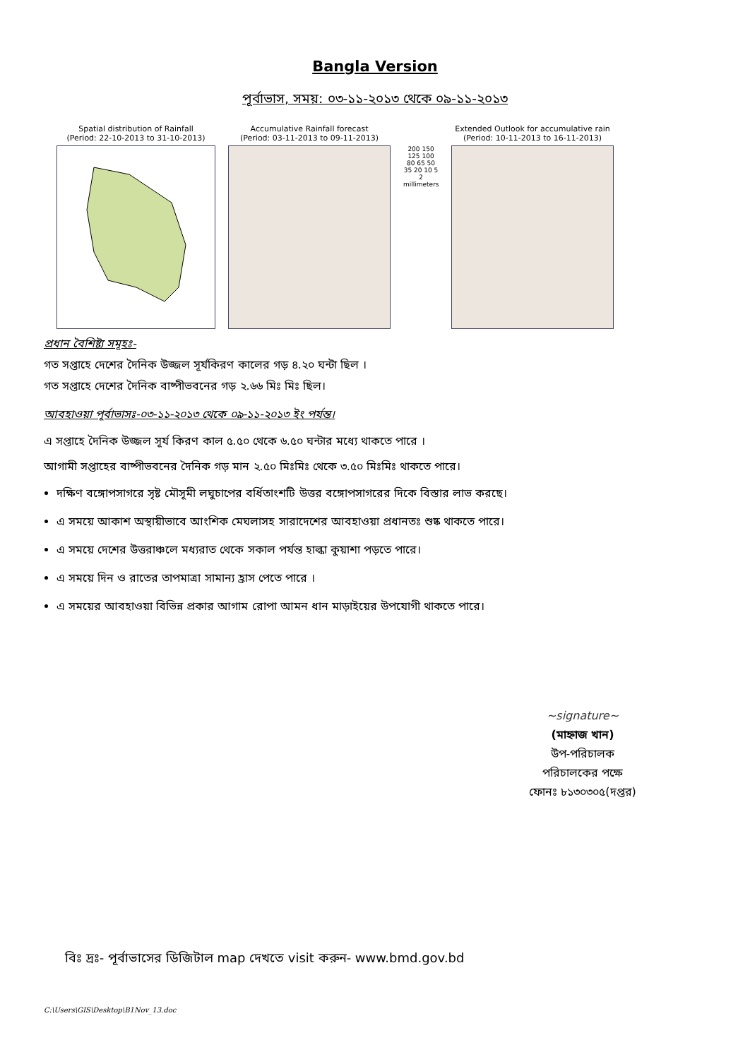Bangla Version
পূর্বাভাস, সময়: ০৩-১১-২০১৩ থেকে ০৯-১১-২০১৩
Spatial distribution of Rainfall
(Period: 22-10-2013 to 31-10-2013)
Accumulative Rainfall forecast
(Period: 03-11-2013 to 09-11-2013)
200 150 125 100 80 65 50 35 20 10 5 2
millimeters
Extended Outlook for accumulative rain
(Period: 10-11-2013 to 16-11-2013)
প্রধান বৈশিষ্ট্য সমূহঃ-
গত সপ্তাহে দেশের দৈনিক উজ্জল সূর্যকিরণ কালের গড় ৪.২০ ঘন্টা ছিল ।
গত সপ্তাহে দেশের দৈনিক বাষ্পীভবনের গড় ২.৬৬ মিঃ মিঃ ছিল।
আবহাওয়া পূর্বাভাসঃ-০৩-১১-২০১৩ থেকে ০৯-১১-২০১৩ ইং পর্যন্ত।
এ সপ্তাহে দৈনিক উজ্জল সূর্য কিরণ কাল ৫.৫০ থেকে ৬.৫০ ঘন্টার মধ্যে থাকতে পারে ।
আগামী সপ্তাহের বাষ্পীভবনের দৈনিক গড় মান ২.৫০ মিঃমিঃ থেকে ৩.৫০ মিঃমিঃ থাকতে পারে।
দক্ষিণ বঙ্গোপসাগরে সৃষ্ট মৌসূমী লঘুচাপের বর্ধিতাংশটি উত্তর বঙ্গোপসাগরের দিকে বিস্তার লাভ করছে।
এ সময়ে আকাশ অস্থায়ীভাবে আংশিক মেঘলাসহ সারাদেশের আবহাওয়া প্রধানতঃ শুষ্ক থাকতে পারে।
এ সময়ে দেশের উত্তরাঞ্চলে মধ্যরাত থেকে সকাল পর্যন্ত হাল্কা কুয়াশা পড়তে পারে।
এ সময়ে দিন ও রাতের তাপমাত্রা সামান্য হ্রাস পেতে পারে ।
এ সময়ের আবহাওয়া বিভিন্ন প্রকার আগাম রোপা আমন ধান মাড়াইয়ের উপযোগী থাকতে পারে।
~signature~
(মাহ্নাজ খান)
উপ-পরিচালক
পরিচালকের পক্ষে
ফোনঃ ৮১৩০৩০৫(দপ্তর)
বিঃ দ্রঃ- পূর্বাভাসের ডিজিটাল map দেখতে visit করুন- www.bmd.gov.bd
C:\Users\GIS\Desktop\B1Nov_13.doc